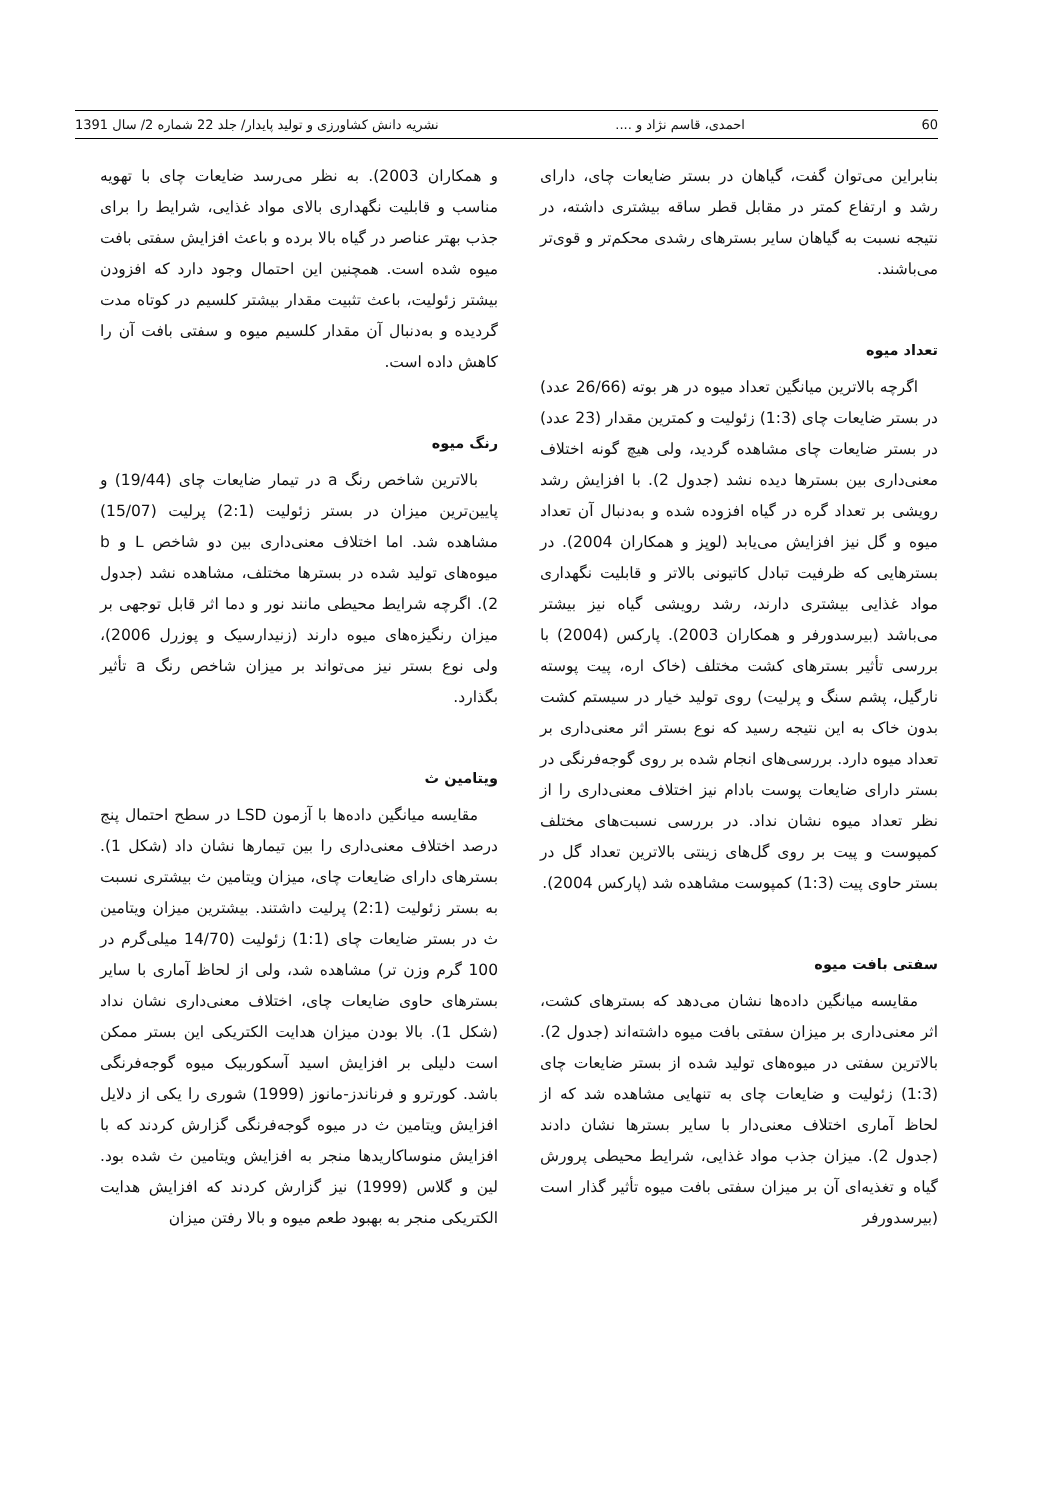60 احمدی، قاسم نژاد و .... نشریه دانش کشاورزی و تولید پایدار/ جلد 22 شماره 2/ سال 1391
بنابراین می‌توان گفت، گیاهان در بستر ضایعات چای، دارای رشد و ارتفاع کمتر در مقابل قطر ساقه بیشتری داشته، در نتیجه نسبت به گیاهان سایر بسترهای رشدی محکم‌تر و قوی‌تر می‌باشند.
تعداد میوه
اگرچه بالاترین میانگین تعداد میوه در هر بوته (26/66 عدد) در بستر ضایعات چای (1:3) زئولیت و کمترین مقدار (23 عدد) در بستر ضایعات چای مشاهده گردید، ولی هیچ گونه اختلاف معنی‌داری بین بسترها دیده نشد (جدول 2). با افزایش رشد رویشی بر تعداد گره در گیاه افزوده شده و به‌دنبال آن تعداد میوه و گل نیز افزایش می‌یابد (لوپز و همکاران 2004). در بسترهایی که ظرفیت تبادل کاتیونی بالاتر و قابلیت نگهداری مواد غذایی بیشتری دارند، رشد رویشی گیاه نیز بیشتر می‌باشد (بیرسدورفر و همکاران 2003). پارکس (2004) با بررسی تأثیر بسترهای کشت مختلف (خاک اره، پیت پوسته نارگیل، پشم سنگ و پرلیت) روی تولید خیار در سیستم کشت بدون خاک به این نتیجه رسید که نوع بستر اثر معنی‌داری بر تعداد میوه دارد. بررسی‌های انجام شده بر روی گوجه‌فرنگی در بستر دارای ضایعات پوست بادام نیز اختلاف معنی‌داری را از نظر تعداد میوه نشان نداد. در بررسی نسبت‌های مختلف کمپوست و پیت بر روی گل‌های زینتی بالاترین تعداد گل در بستر حاوی پیت (1:3) کمپوست مشاهده شد (پارکس 2004).
سفتی بافت میوه
مقایسه میانگین داده‌ها نشان می‌دهد که بسترهای کشت، اثر معنی‌داری بر میزان سفتی بافت میوه داشته‌اند (جدول 2). بالاترین سفتی در میوه‌های تولید شده از بستر ضایعات چای (1:3) زئولیت و ضایعات چای به تنهایی مشاهده شد که از لحاظ آماری اختلاف معنی‌دار با سایر بسترها نشان دادند (جدول 2). میزان جذب مواد غذایی، شرایط محیطی پرورش گیاه و تغذیه‌ای آن بر میزان سفتی بافت میوه تأثیر گذار است (بیرسدورفر
و همکاران 2003). به نظر می‌رسد ضایعات چای با تهویه مناسب و قابلیت نگهداری بالای مواد غذایی، شرایط را برای جذب بهتر عناصر در گیاه بالا برده و باعث افزایش سفتی بافت میوه شده است. همچنین این احتمال وجود دارد که افزودن بیشتر زئولیت، باعث تثبیت مقدار بیشتر کلسیم در کوتاه مدت گردیده و به‌دنبال آن مقدار کلسیم میوه و سفتی بافت آن را کاهش داده است.
رنگ میوه
بالاترین شاخص رنگ a در تیمار ضایعات چای (19/44) و پایین‌ترین میزان در بستر زئولیت (2:1) پرلیت (15/07) مشاهده شد. اما اختلاف معنی‌داری بین دو شاخص L و b میوه‌های تولید شده در بسترها مختلف، مشاهده نشد (جدول 2). اگرچه شرایط محیطی مانند نور و دما اثر قابل توجهی بر میزان رنگیزه‌های میوه دارند (زنیدارسیک و پوزرل 2006)، ولی نوع بستر نیز می‌تواند بر میزان شاخص رنگ a تأثیر بگذارد.
ویتامین ث
مقایسه میانگین داده‌ها با آزمون LSD در سطح احتمال پنج درصد اختلاف معنی‌داری را بین تیمارها نشان داد (شکل 1). بسترهای دارای ضایعات چای، میزان ویتامین ث بیشتری نسبت به بستر زئولیت (2:1) پرلیت داشتند. بیشترین میزان ویتامین ث در بستر ضایعات چای (1:1) زئولیت (14/70 میلی‌گرم در 100 گرم وزن تر) مشاهده شد، ولی از لحاظ آماری با سایر بسترهای حاوی ضایعات چای، اختلاف معنی‌داری نشان نداد (شکل 1). بالا بودن میزان هدایت الکتریکی این بستر ممکن است دلیلی بر افزایش اسید آسکوربیک میوه گوجه‌فرنگی باشد. کورترو و فرناندز-مانوز (1999) شوری را یکی از دلایل افزایش ویتامین ث در میوه گوجه‌فرنگی گزارش کردند که با افزایش منوساکاریدها منجر به افزایش ویتامین ث شده بود. لین و گلاس (1999) نیز گزارش کردند که افزایش هدایت الکتریکی منجر به بهبود طعم میوه و بالا رفتن میزان